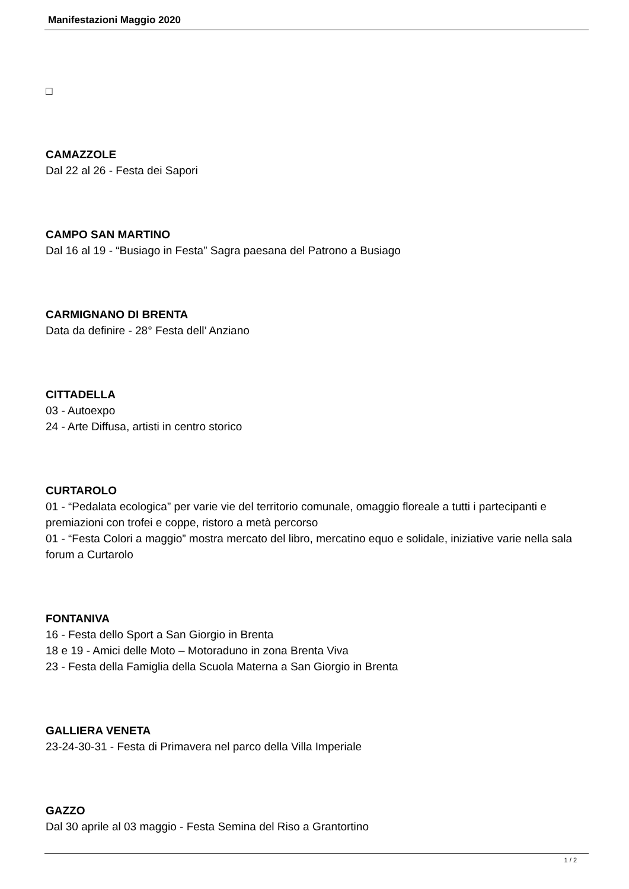Manifestazioni Maggio 2020
□
CAMAZZOLE
Dal 22 al 26 - Festa dei Sapori
CAMPO SAN MARTINO
Dal 16 al 19 - “Busiago in Festa” Sagra paesana del Patrono a Busiago
CARMIGNANO DI BRENTA
Data da definire - 28° Festa dell’ Anziano
CITTADELLA
03 - Autoexpo
24 - Arte Diffusa, artisti in centro storico
CURTAROLO
01 - “Pedalata ecologica” per varie vie del territorio comunale, omaggio floreale a tutti i partecipanti e premiazioni con trofei e coppe, ristoro a metà percorso
01 - “Festa Colori a maggio” mostra mercato del libro, mercatino equo e solidale, iniziative varie nella sala forum a Curtarolo
FONTANIVA
16 - Festa dello Sport a San Giorgio in Brenta
18 e 19 - Amici delle Moto – Motoraduno in zona Brenta Viva
23 - Festa della Famiglia della Scuola Materna a San Giorgio in Brenta
GALLIERA VENETA
23-24-30-31 - Festa di Primavera nel parco della Villa Imperiale
GAZZO
Dal 30 aprile al 03 maggio - Festa Semina del Riso a Grantortino
1 / 2